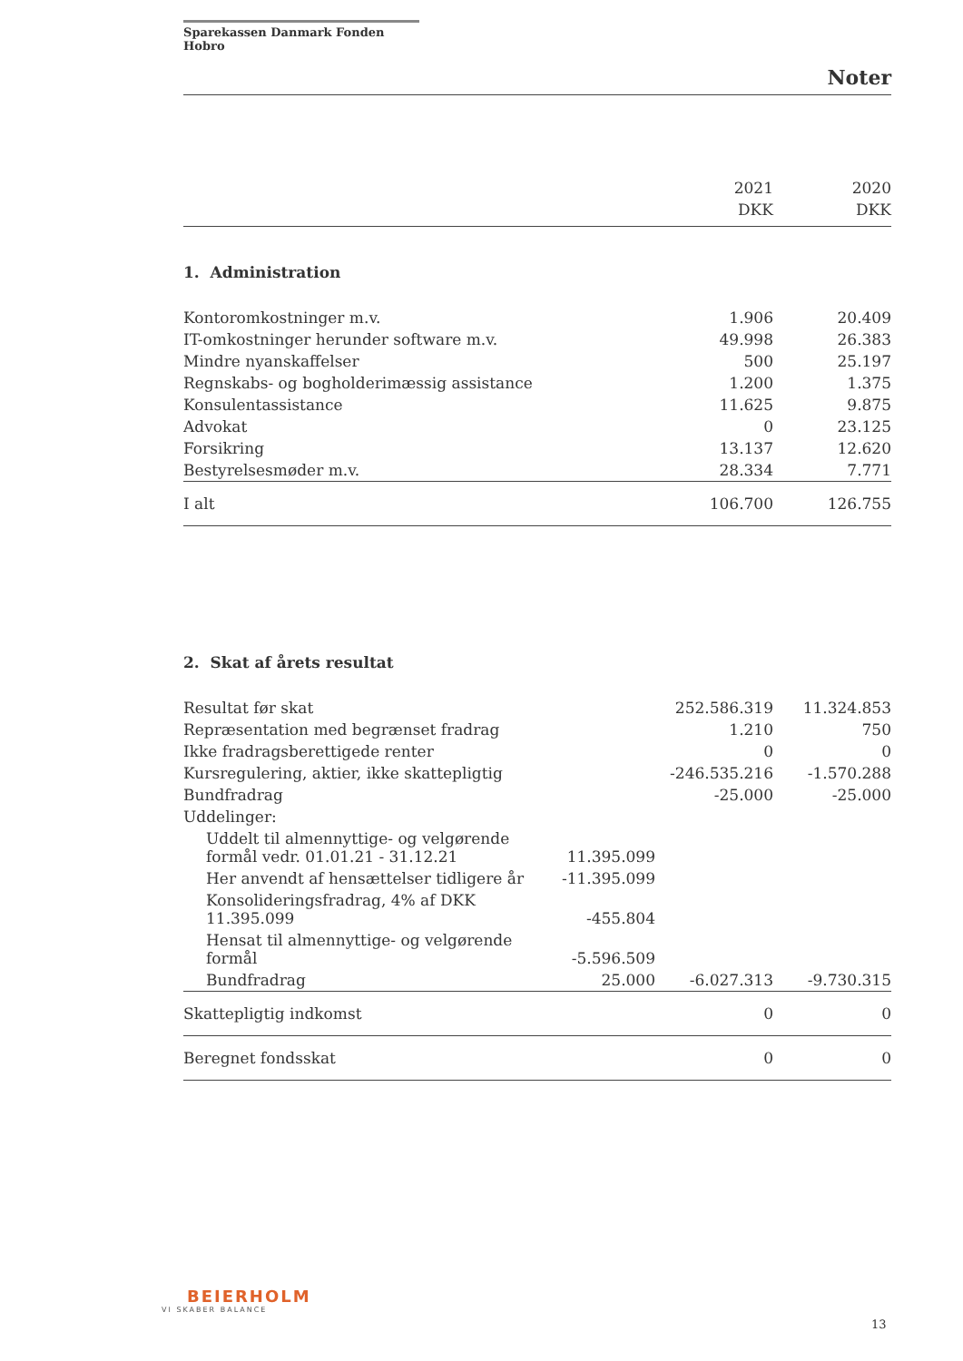Sparekassen Danmark Fonden Hobro
Noter
| | 2021 DKK | 2020 DKK |
| --- | --- | --- |
1. Administration
| Kontoromkostninger m.v. | 1.906 | 20.409 |
| IT-omkostninger herunder software m.v. | 49.998 | 26.383 |
| Mindre nyanskaffelser | 500 | 25.197 |
| Regnskabs- og bogholderimæssig assistance | 1.200 | 1.375 |
| Konsulentassistance | 11.625 | 9.875 |
| Advokat | 0 | 23.125 |
| Forsikring | 13.137 | 12.620 |
| Bestyrelsesmøder m.v. | 28.334 | 7.771 |
| I alt | 106.700 | 126.755 |
2. Skat af årets resultat
| Resultat før skat | | 252.586.319 | 11.324.853 |
| Repræsentation med begrænset fradrag | | 1.210 | 750 |
| Ikke fradragsberettigede renter | | 0 | 0 |
| Kursregulering, aktier, ikke skattepligtig | | -246.535.216 | -1.570.288 |
| Bundfradrag | | -25.000 | -25.000 |
| Uddelinger: | | | |
| Uddelt til almennyttige- og velgørende formål vedr. 01.01.21 - 31.12.21 | 11.395.099 | | |
| Her anvendt af hensættelser tidligere år | -11.395.099 | | |
| Konsolideringsfradrag, 4% af DKK 11.395.099 | -455.804 | | |
| Hensat til almennyttige- og velgørende formål | -5.596.509 | | |
| Bundfradrag | 25.000 | -6.027.313 | -9.730.315 |
| Skattepligtig indkomst | | 0 | 0 |
| Beregnet fondsskat | | 0 | 0 |
BEIERHOLM
VI SKABER BALANCE
13